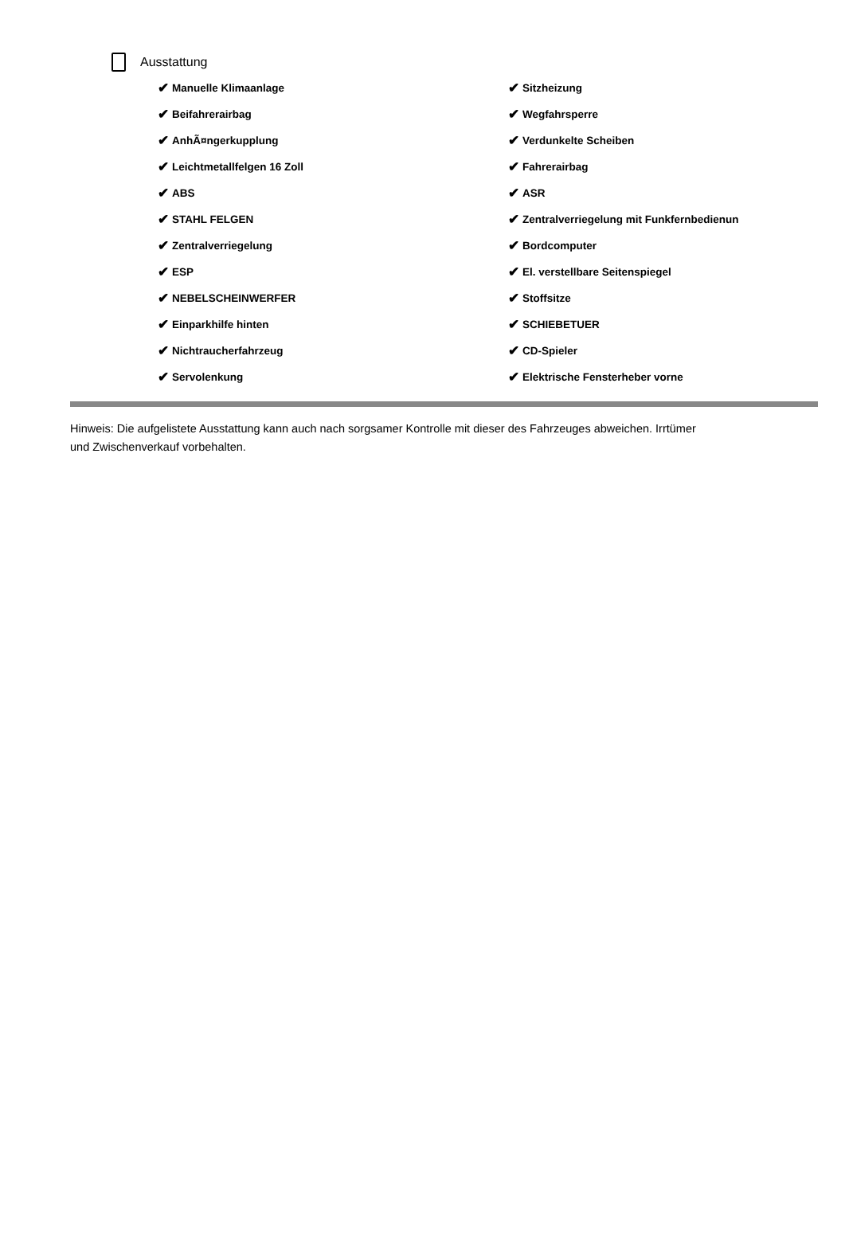Ausstattung
✔ Manuelle Klimaanlage
✔ Sitzheizung
✔ Beifahrerairbag
✔ Wegfahrsperre
✔ AnhÃ¤ngerkupplung
✔ Verdunkelte Scheiben
✔ Leichtmetallfelgen 16 Zoll
✔ Fahrerairbag
✔ ABS
✔ ASR
✔ STAHL FELGEN
✔ Zentralverriegelung mit Funkfernbedienun
✔ Zentralverriegelung
✔ Bordcomputer
✔ ESP
✔ El. verstellbare Seitenspiegel
✔ NEBELSCHEINWERFER
✔ Stoffsitze
✔ Einparkhilfe hinten
✔ SCHIEBETUER
✔ Nichtraucherfahrzeug
✔ CD-Spieler
✔ Servolenkung
✔ Elektrische Fensterheber vorne
Hinweis: Die aufgelistete Ausstattung kann auch nach sorgsamer Kontrolle mit dieser des Fahrzeuges abweichen. Irrtümer und Zwischenverkauf vorbehalten.